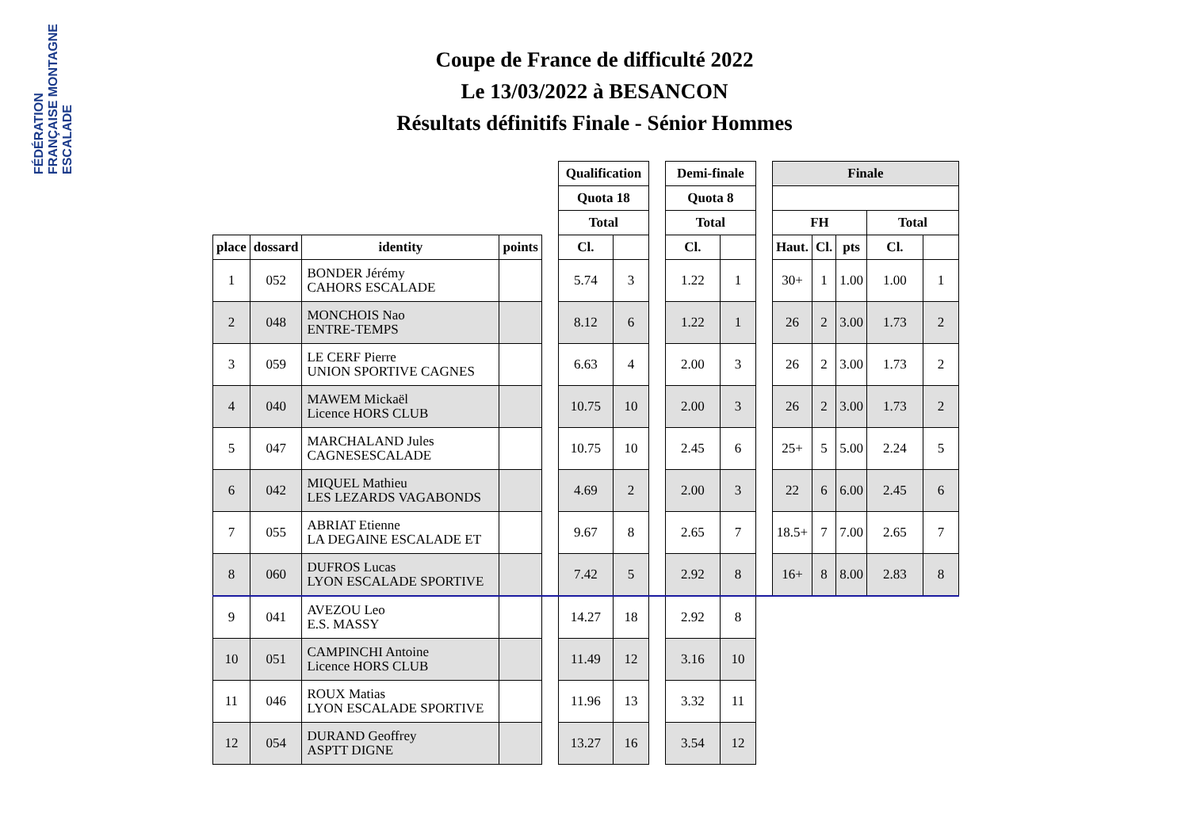FÉDÉRATION FRANÇAISE MONTAGNE ESCALADE
Coupe de France de difficulté 2022
Le 13/03/2022 à BESANCON
Résultats définitifs Finale - Sénior Hommes
| | | | | | Qualification | | | Demi-finale | | | Finale | | | | |
| --- | --- | --- | --- | --- | --- | --- | --- | --- | --- | --- | --- | --- | --- | --- | --- |
| | | | | | Quota 18 | | | Quota 8 | | | | | | | |
| | | | | | Total | | | Total | | | FH | | | Total | |
| place | dossard | identity | points | | Cl. | | | Cl. | | | Haut. | Cl. | pts | Cl. | |
| 1 | 052 | BONDER Jérémy CAHORS ESCALADE | | | 5.74 | 3 | | 1.22 | 1 | | 30+ | 1 | 1.00 | 1.00 | 1 |
| 2 | 048 | MONCHOIS Nao ENTRE-TEMPS | | | 8.12 | 6 | | 1.22 | 1 | | 26 | 2 | 3.00 | 1.73 | 2 |
| 3 | 059 | LE CERF Pierre UNION SPORTIVE CAGNES | | | 6.63 | 4 | | 2.00 | 3 | | 26 | 2 | 3.00 | 1.73 | 2 |
| 4 | 040 | MAWEM Mickaël Licence HORS CLUB | | | 10.75 | 10 | | 2.00 | 3 | | 26 | 2 | 3.00 | 1.73 | 2 |
| 5 | 047 | MARCHALAND Jules CAGNESESCALADE | | | 10.75 | 10 | | 2.45 | 6 | | 25+ | 5 | 5.00 | 2.24 | 5 |
| 6 | 042 | MIQUEL Mathieu LES LEZARDS VAGABONDS | | | 4.69 | 2 | | 2.00 | 3 | | 22 | 6 | 6.00 | 2.45 | 6 |
| 7 | 055 | ABRIAT Etienne LA DEGAINE ESCALADE ET | | | 9.67 | 8 | | 2.65 | 7 | | 18.5+ | 7 | 7.00 | 2.65 | 7 |
| 8 | 060 | DUFROS Lucas LYON ESCALADE SPORTIVE | | | 7.42 | 5 | | 2.92 | 8 | | 16+ | 8 | 8.00 | 2.83 | 8 |
| 9 | 041 | AVEZOU Leo E.S. MASSY | | | 14.27 | 18 | | 2.92 | 8 | | | | | | |
| 10 | 051 | CAMPINCHI Antoine Licence HORS CLUB | | | 11.49 | 12 | | 3.16 | 10 | | | | | | |
| 11 | 046 | ROUX Matias LYON ESCALADE SPORTIVE | | | 11.96 | 13 | | 3.32 | 11 | | | | | | |
| 12 | 054 | DURAND Geoffrey ASPTT DIGNE | | | 13.27 | 16 | | 3.54 | 12 | | | | | | |